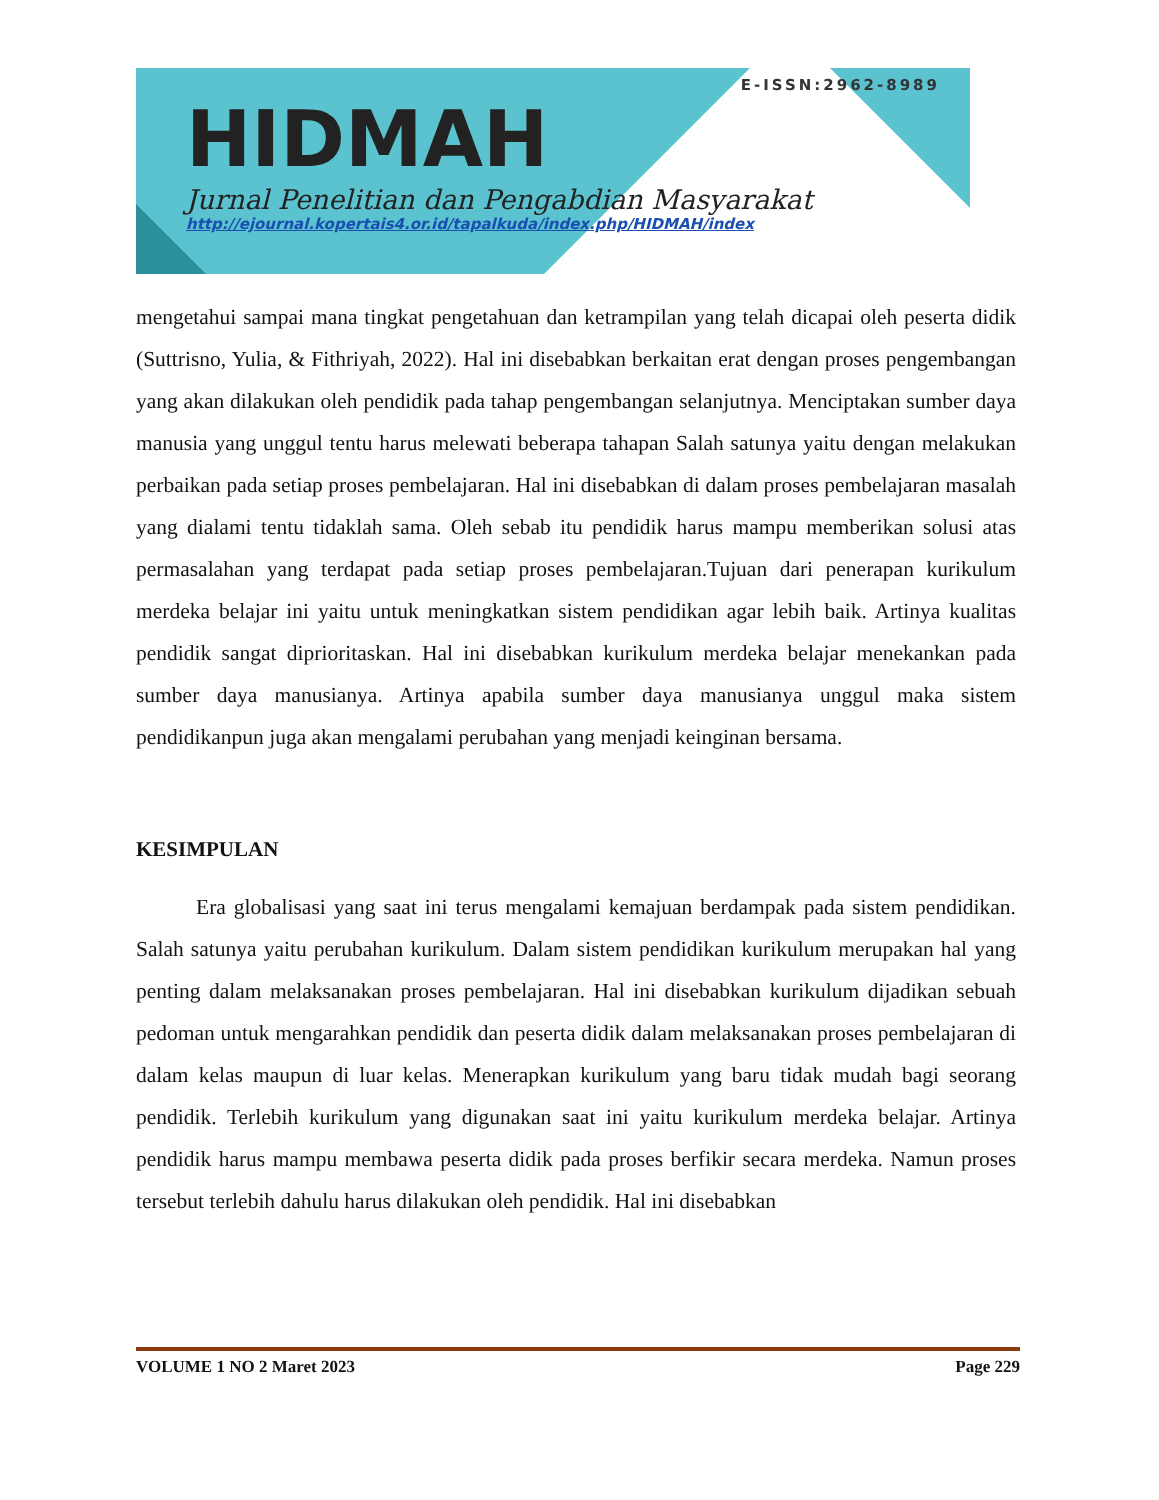E-ISSN:2962-8989
HIDMAH
Jurnal Penelitian dan Pengabdian Masyarakat
http://ejournal.kopertais4.or.id/tapalkuda/index.php/HIDMAH/index
mengetahui sampai mana tingkat pengetahuan dan ketrampilan yang telah dicapai oleh peserta didik (Suttrisno, Yulia, & Fithriyah, 2022). Hal ini disebabkan berkaitan erat dengan proses pengembangan yang akan dilakukan oleh pendidik pada tahap pengembangan selanjutnya. Menciptakan sumber daya manusia yang unggul tentu harus melewati beberapa tahapan Salah satunya yaitu dengan melakukan perbaikan pada setiap proses pembelajaran. Hal ini disebabkan di dalam proses pembelajaran masalah yang dialami tentu tidaklah sama. Oleh sebab itu pendidik harus mampu memberikan solusi atas permasalahan yang terdapat pada setiap proses pembelajaran.Tujuan dari penerapan kurikulum merdeka belajar ini yaitu untuk meningkatkan sistem pendidikan agar lebih baik. Artinya kualitas pendidik sangat diprioritaskan. Hal ini disebabkan kurikulum merdeka belajar menekankan pada sumber daya manusianya. Artinya apabila sumber daya manusianya unggul maka sistem pendidikanpun juga akan mengalami perubahan yang menjadi keinginan bersama.
KESIMPULAN
Era globalisasi yang saat ini terus mengalami kemajuan berdampak pada sistem pendidikan. Salah satunya yaitu perubahan kurikulum. Dalam sistem pendidikan kurikulum merupakan hal yang penting dalam melaksanakan proses pembelajaran. Hal ini disebabkan kurikulum dijadikan sebuah pedoman untuk mengarahkan pendidik dan peserta didik dalam melaksanakan proses pembelajaran di dalam kelas maupun di luar kelas. Menerapkan kurikulum yang baru tidak mudah bagi seorang pendidik. Terlebih kurikulum yang digunakan saat ini yaitu kurikulum merdeka belajar. Artinya pendidik harus mampu membawa peserta didik pada proses berfikir secara merdeka. Namun proses tersebut terlebih dahulu harus dilakukan oleh pendidik. Hal ini disebabkan
VOLUME 1 NO 2 Maret 2023 Page 229